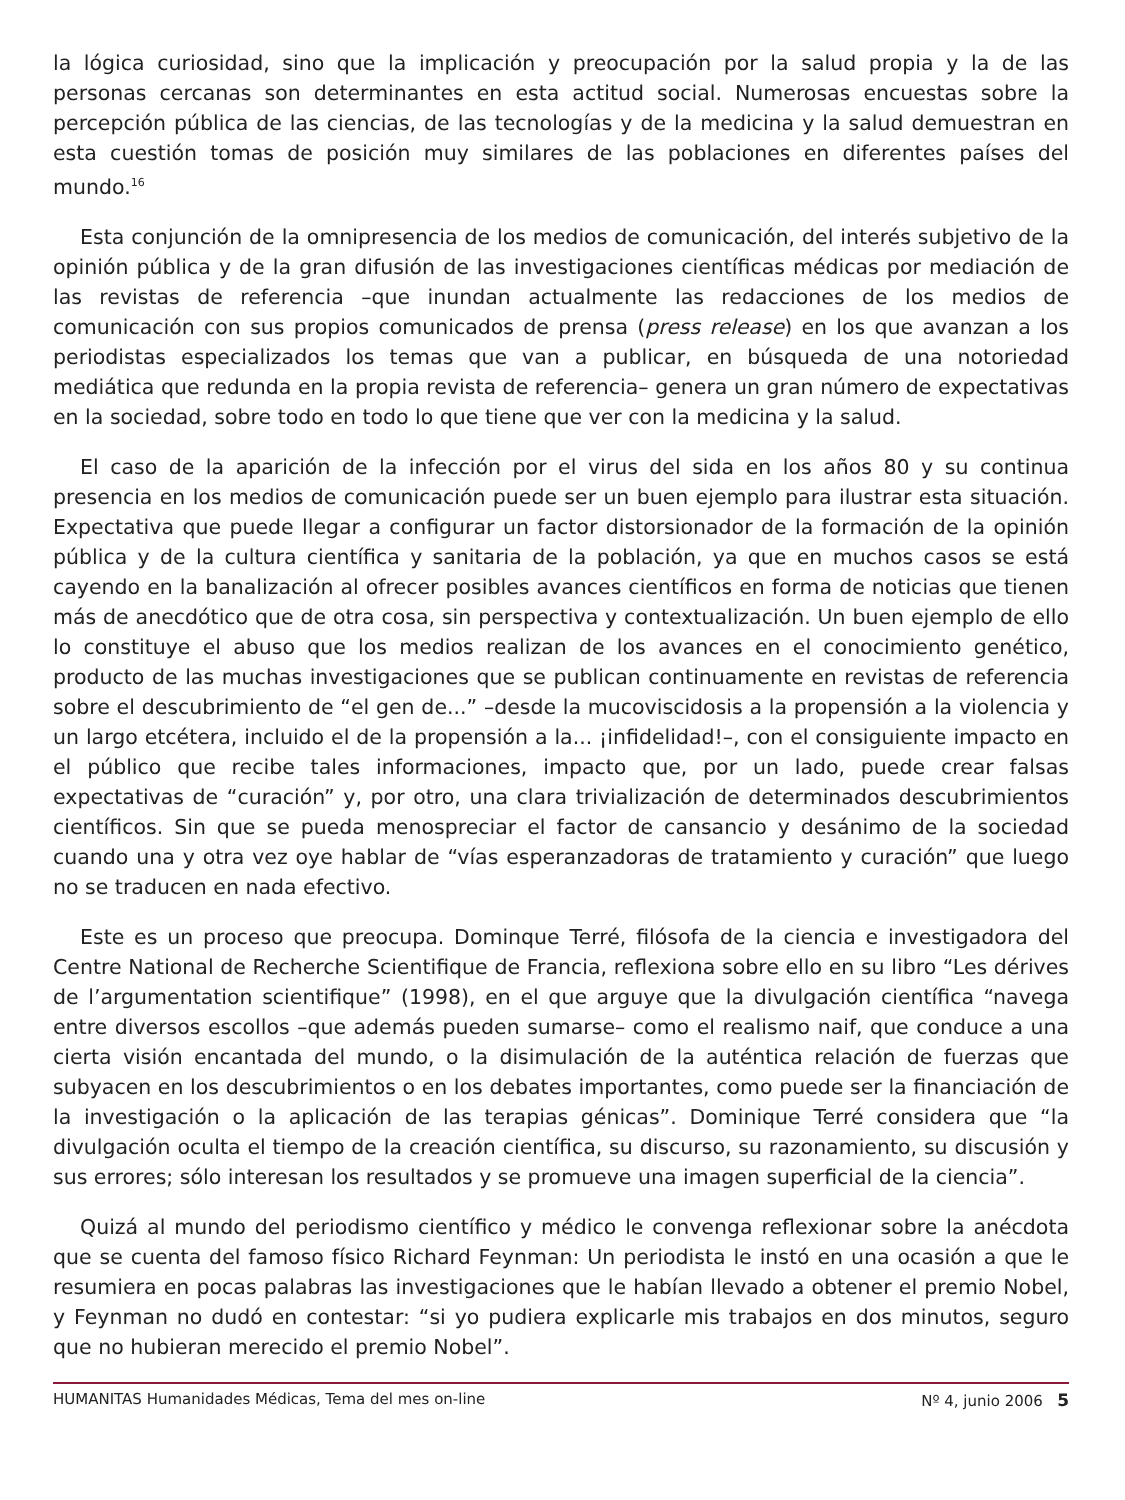la lógica curiosidad, sino que la implicación y preocupación por la salud propia y la de las personas cercanas son determinantes en esta actitud social. Numerosas encuestas sobre la percepción pública de las ciencias, de las tecnologías y de la medicina y la salud demuestran en esta cuestión tomas de posición muy similares de las poblaciones en diferentes países del mundo.<sup>16</sup>
Esta conjunción de la omnipresencia de los medios de comunicación, del interés subjetivo de la opinión pública y de la gran difusión de las investigaciones científicas médicas por mediación de las revistas de referencia –que inundan actualmente las redacciones de los medios de comunicación con sus propios comunicados de prensa (press release) en los que avanzan a los periodistas especializados los temas que van a publicar, en búsqueda de una notoriedad mediática que redunda en la propia revista de referencia– genera un gran número de expectativas en la sociedad, sobre todo en todo lo que tiene que ver con la medicina y la salud.
El caso de la aparición de la infección por el virus del sida en los años 80 y su continua presencia en los medios de comunicación puede ser un buen ejemplo para ilustrar esta situación. Expectativa que puede llegar a configurar un factor distorsionador de la formación de la opinión pública y de la cultura científica y sanitaria de la población, ya que en muchos casos se está cayendo en la banalización al ofrecer posibles avances científicos en forma de noticias que tienen más de anecdótico que de otra cosa, sin perspectiva y contextualización. Un buen ejemplo de ello lo constituye el abuso que los medios realizan de los avances en el conocimiento genético, producto de las muchas investigaciones que se publican continuamente en revistas de referencia sobre el descubrimiento de “el gen de...” –desde la mucoviscidosis a la propensión a la violencia y un largo etcétera, incluido el de la propensión a la... ¡infidelidad!–, con el consiguiente impacto en el público que recibe tales informaciones, impacto que, por un lado, puede crear falsas expectativas de “curación” y, por otro, una clara trivialización de determinados descubrimientos científicos. Sin que se pueda menospreciar el factor de cansancio y desánimo de la sociedad cuando una y otra vez oye hablar de “vías esperanzadoras de tratamiento y curación” que luego no se traducen en nada efectivo.
Este es un proceso que preocupa. Dominque Terré, filósofa de la ciencia e investigadora del Centre National de Recherche Scientifique de Francia, reflexiona sobre ello en su libro “Les dérives de l’argumentation scientifique” (1998), en el que arguye que la divulgación científica “navega entre diversos escollos –que además pueden sumarse– como el realismo naif, que conduce a una cierta visión encantada del mundo, o la disimulación de la auténtica relación de fuerzas que subyacen en los descubrimientos o en los debates importantes, como puede ser la financiación de la investigación o la aplicación de las terapias génicas”. Dominique Terré considera que “la divulgación oculta el tiempo de la creación científica, su discurso, su razonamiento, su discusión y sus errores; sólo interesan los resultados y se promueve una imagen superficial de la ciencia”.
Quizá al mundo del periodismo científico y médico le convenga reflexionar sobre la anécdota que se cuenta del famoso físico Richard Feynman: Un periodista le instó en una ocasión a que le resumiera en pocas palabras las investigaciones que le habían llevado a obtener el premio Nobel, y Feynman no dudó en contestar: “si yo pudiera explicarle mis trabajos en dos minutos, seguro que no hubieran merecido el premio Nobel”.
HUMANITAS Humanidades Médicas, Tema del mes on-line Nº 4, junio 2006 5